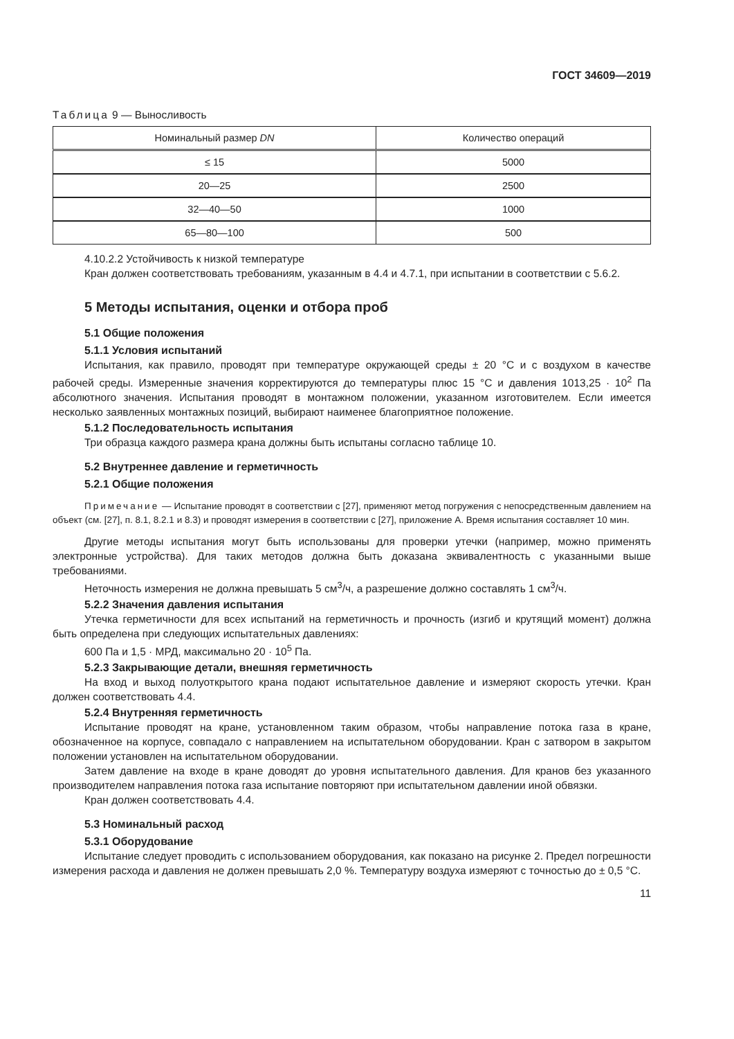ГОСТ 34609—2019
Таблица 9 — Выносливость
| Номинальный размер DN | Количество операций |
| --- | --- |
| ≤ 15 | 5000 |
| 20—25 | 2500 |
| 32—40—50 | 1000 |
| 65—80—100 | 500 |
4.10.2.2 Устойчивость к низкой температуре
Кран должен соответствовать требованиям, указанным в 4.4 и 4.7.1, при испытании в соответствии с 5.6.2.
5 Методы испытания, оценки и отбора проб
5.1 Общие положения
5.1.1 Условия испытаний
Испытания, как правило, проводят при температуре окружающей среды ± 20 °С и с воздухом в качестве рабочей среды. Измеренные значения корректируются до температуры плюс 15 °С и давления 1013,25 · 10<sup>2</sup> Па абсолютного значения. Испытания проводят в монтажном положении, указанном изготовителем. Если имеется несколько заявленных монтажных позиций, выбирают наименее благоприятное положение.
5.1.2 Последовательность испытания
Три образца каждого размера крана должны быть испытаны согласно таблице 10.
5.2 Внутреннее давление и герметичность
5.2.1 Общие положения
Примечание — Испытание проводят в соответствии с [27], применяют метод погружения с непосредственным давлением на объект (см. [27], п. 8.1, 8.2.1 и 8.3) и проводят измерения в соответствии с [27], приложение А. Время испытания составляет 10 мин.
Другие методы испытания могут быть использованы для проверки утечки (например, можно применять электронные устройства). Для таких методов должна быть доказана эквивалентность с указанными выше требованиями.
Неточность измерения не должна превышать 5 см<sup>3</sup>/ч, а разрешение должно составлять 1 см<sup>3</sup>/ч.
5.2.2 Значения давления испытания
Утечка герметичности для всех испытаний на герметичность и прочность (изгиб и крутящий момент) должна быть определена при следующих испытательных давлениях:
600 Па и 1,5 · МРД, максимально 20 · 10<sup>5</sup> Па.
5.2.3 Закрывающие детали, внешняя герметичность
На вход и выход полуоткрытого крана подают испытательное давление и измеряют скорость утечки. Кран должен соответствовать 4.4.
5.2.4 Внутренняя герметичность
Испытание проводят на кране, установленном таким образом, чтобы направление потока газа в кране, обозначенное на корпусе, совпадало с направлением на испытательном оборудовании. Кран с затвором в закрытом положении установлен на испытательном оборудовании.
Затем давление на входе в кране доводят до уровня испытательного давления. Для кранов без указанного производителем направления потока газа испытание повторяют при испытательном давлении иной обвязки.
Кран должен соответствовать 4.4.
5.3 Номинальный расход
5.3.1 Оборудование
Испытание следует проводить с использованием оборудования, как показано на рисунке 2. Предел погрешности измерения расхода и давления не должен превышать 2,0 %. Температуру воздуха измеряют с точностью до ± 0,5 °С.
11